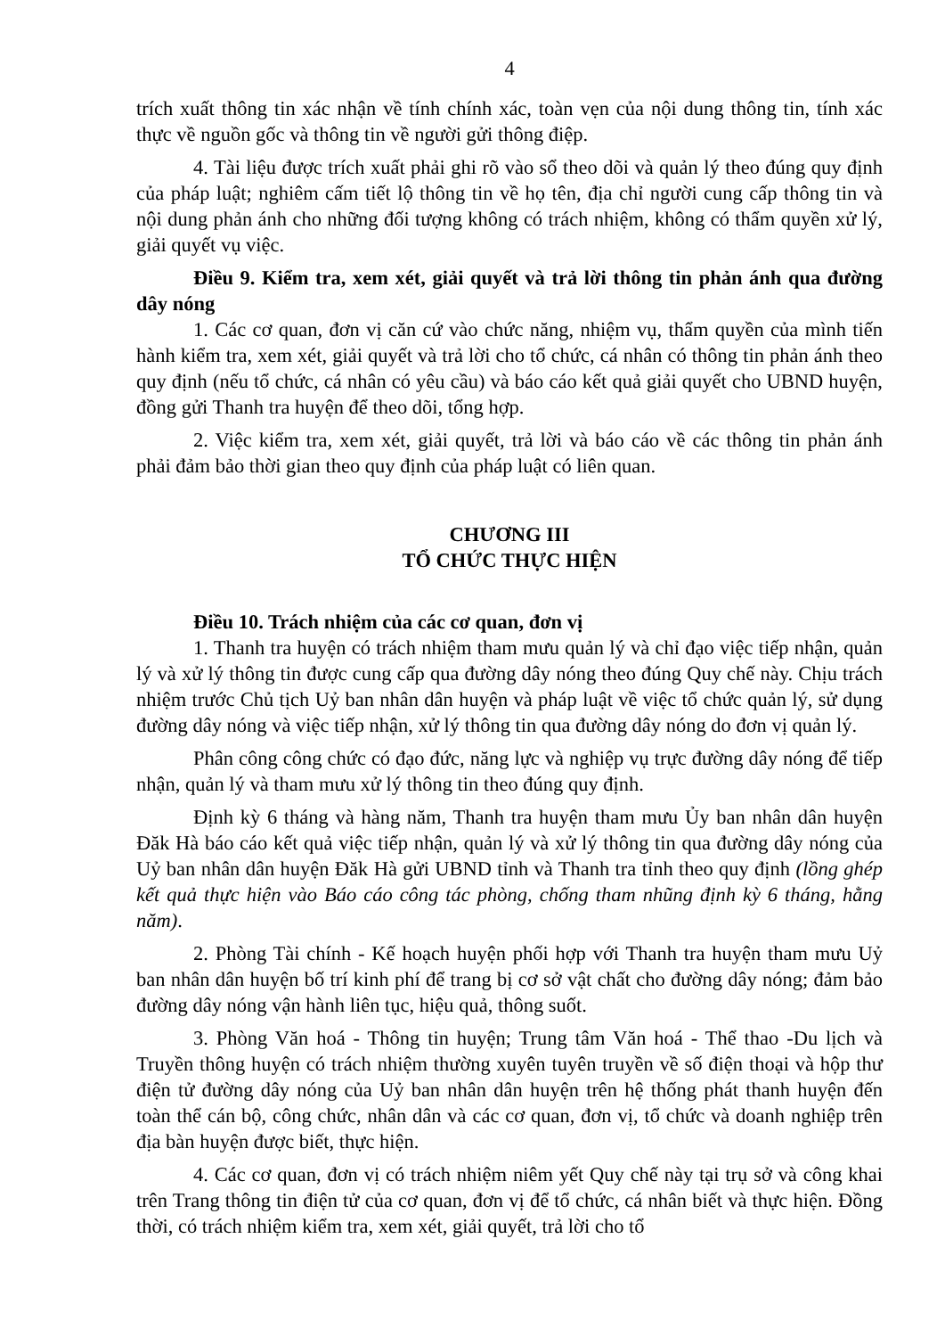4
trích xuất thông tin xác nhận về tính chính xác, toàn vẹn của nội dung thông tin, tính xác thực về nguồn gốc và thông tin về người gửi thông điệp.
4. Tài liệu được trích xuất phải ghi rõ vào sổ theo dõi và quản lý theo đúng quy định của pháp luật; nghiêm cấm tiết lộ thông tin về họ tên, địa chỉ người cung cấp thông tin và nội dung phản ánh cho những đối tượng không có trách nhiệm, không có thẩm quyền xử lý, giải quyết vụ việc.
Điều 9. Kiểm tra, xem xét, giải quyết và trả lời thông tin phản ánh qua đường dây nóng
1. Các cơ quan, đơn vị căn cứ vào chức năng, nhiệm vụ, thẩm quyền của mình tiến hành kiểm tra, xem xét, giải quyết và trả lời cho tổ chức, cá nhân có thông tin phản ánh theo quy định (nếu tổ chức, cá nhân có yêu cầu) và báo cáo kết quả giải quyết cho UBND huyện, đồng gửi Thanh tra huyện để theo dõi, tổng hợp.
2. Việc kiểm tra, xem xét, giải quyết, trả lời và báo cáo về các thông tin phản ánh phải đảm bảo thời gian theo quy định của pháp luật có liên quan.
CHƯƠNG III
TỔ CHỨC THỰC HIỆN
Điều 10. Trách nhiệm của các cơ quan, đơn vị
1. Thanh tra huyện có trách nhiệm tham mưu quản lý và chỉ đạo việc tiếp nhận, quản lý và xử lý thông tin được cung cấp qua đường dây nóng theo đúng Quy chế này. Chịu trách nhiệm trước Chủ tịch Uỷ ban nhân dân huyện và pháp luật về việc tổ chức quản lý, sử dụng đường dây nóng và việc tiếp nhận, xử lý thông tin qua đường dây nóng do đơn vị quản lý.
Phân công công chức có đạo đức, năng lực và nghiệp vụ trực đường dây nóng để tiếp nhận, quản lý và tham mưu xử lý thông tin theo đúng quy định.
Định kỳ 6 tháng và hàng năm, Thanh tra huyện tham mưu Ủy ban nhân dân huyện Đăk Hà báo cáo kết quả việc tiếp nhận, quản lý và xử lý thông tin qua đường dây nóng của Uỷ ban nhân dân huyện Đăk Hà gửi UBND tỉnh và Thanh tra tỉnh theo quy định (lồng ghép kết quả thực hiện vào Báo cáo công tác phòng, chống tham nhũng định kỳ 6 tháng, hằng năm).
2. Phòng Tài chính - Kế hoạch huyện phối hợp với Thanh tra huyện tham mưu Uỷ ban nhân dân huyện bố trí kinh phí để trang bị cơ sở vật chất cho đường dây nóng; đảm bảo đường dây nóng vận hành liên tục, hiệu quả, thông suốt.
3. Phòng Văn hoá - Thông tin huyện; Trung tâm Văn hoá - Thể thao -Du lịch và Truyền thông huyện có trách nhiệm thường xuyên tuyên truyền về số điện thoại và hộp thư điện tử đường dây nóng của Uỷ ban nhân dân huyện trên hệ thống phát thanh huyện đến toàn thể cán bộ, công chức, nhân dân và các cơ quan, đơn vị, tổ chức và doanh nghiệp trên địa bàn huyện được biết, thực hiện.
4. Các cơ quan, đơn vị có trách nhiệm niêm yết Quy chế này tại trụ sở và công khai trên Trang thông tin điện tử của cơ quan, đơn vị để tổ chức, cá nhân biết và thực hiện. Đồng thời, có trách nhiệm kiểm tra, xem xét, giải quyết, trả lời cho tổ